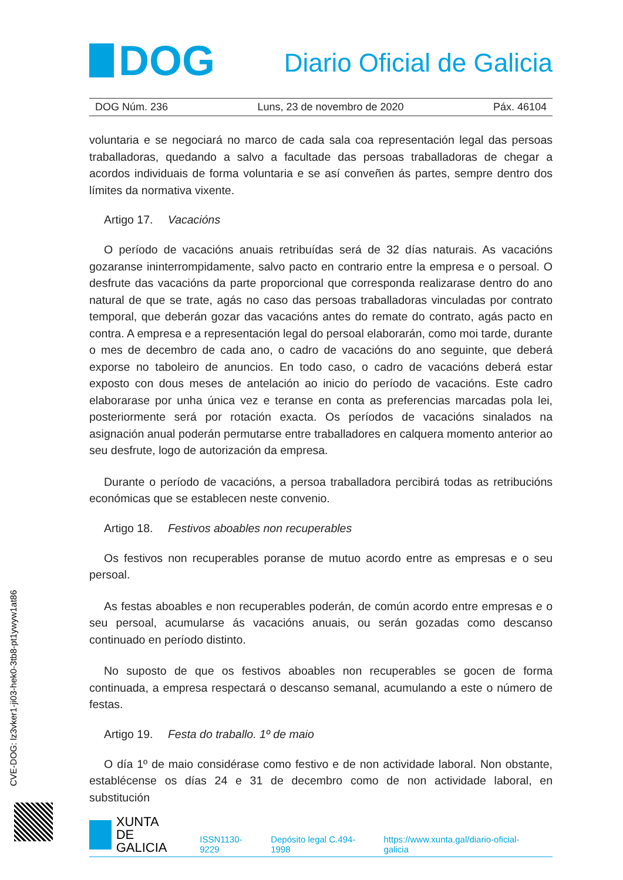DOG
Diario Oficial de Galicia
DOG Núm. 236 Luns, 23 de novembro de 2020 Páx. 46104
voluntaria e se negociará no marco de cada sala coa representación legal das persoas traballadoras, quedando a salvo a facultade das persoas traballadoras de chegar a acordos individuais de forma voluntaria e se así conveñen ás partes, sempre dentro dos límites da normativa vixente.
Artigo 17. Vacacións
O período de vacacións anuais retribuídas será de 32 días naturais. As vacacións gozaranse ininterrompidamente, salvo pacto en contrario entre la empresa e o persoal. O desfrute das vacacións da parte proporcional que corresponda realizarase dentro do ano natural de que se trate, agás no caso das persoas traballadoras vinculadas por contrato temporal, que deberán gozar das vacacións antes do remate do contrato, agás pacto en contra. A empresa e a representación legal do persoal elaborarán, como moi tarde, durante o mes de decembro de cada ano, o cadro de vacacións do ano seguinte, que deberá exporse no taboleiro de anuncios. En todo caso, o cadro de vacacións deberá estar exposto con dous meses de antelación ao inicio do período de vacacións. Este cadro elaborarase por unha única vez e teranse en conta as preferencias marcadas pola lei, posteriormente será por rotación exacta. Os períodos de vacacións sinalados na asignación anual poderán permutarse entre traballadores en calquera momento anterior ao seu desfrute, logo de autorización da empresa.
Durante o período de vacacións, a persoa traballadora percibirá todas as retribucións económicas que se establecen neste convenio.
Artigo 18. Festivos aboables non recuperables
Os festivos non recuperables poranse de mutuo acordo entre as empresas e o seu persoal.
As festas aboables e non recuperables poderán, de común acordo entre empresas e o seu persoal, acumularse ás vacacións anuais, ou serán gozadas como descanso continuado en período distinto.
No suposto de que os festivos aboables non recuperables se gocen de forma continuada, a empresa respectará o descanso semanal, acumulando a este o número de festas.
Artigo 19. Festa do traballo. 1º de maio
O día 1º de maio considérase como festivo e de non actividade laboral. Non obstante, establécense os días 24 e 31 de decembro como de non actividade laboral, en substitución
CVE-DOG: lz3vker1-ji03-hek0-3tb8-pt1ywyw1at86
XUNTA
DE GALICIA
ISSN1130-9229 Depósito legal C.494-1998 https://www.xunta.gal/diario-oficial-galicia